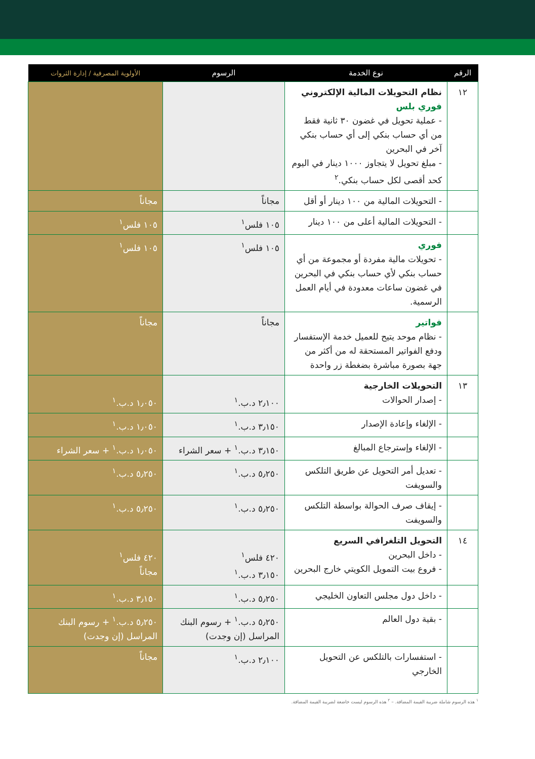| الرقم | نوع الخدمة | الرسوم | الأولوية المصرفية / إدارة الثروات |
| --- | --- | --- | --- |
| ١٢ | نظام التحويلات المالية الإلكتروني فوري بلس - عملية تحويل في غضون ٣٠ ثانية فقط من أي حساب بنكي إلى أي حساب بنكي آخر في البحرين - مبلغ تحويل لا يتجاوز ١٠٠٠ دينار في اليوم كحد أقصى لكل حساب بنكي.<sup>٢</sup> | | |
| | - التحويلات المالية من ١٠٠ دينار أو أقل | مجاناً | مجاناً |
| | - التحويلات المالية أعلى من ١٠٠ دينار | ١٠٥ فلس<sup>١</sup> | ١٠٥ فلس<sup>١</sup> |
| | فوري - تحويلات مالية مفردة أو مجموعة من أي حساب بنكي لأي حساب بنكي في البحرين في غضون ساعات معدودة في أيام العمل الرسمية. | ١٠٥ فلس<sup>١</sup> | ١٠٥ فلس<sup>١</sup> |
| | فواتير - نظام موحد يتيح للعميل خدمة الإستفسار ودفع الفواتير المستحقة له من أكثر من جهة بصورة مباشرة بضغطة زر واحدة | مجاناً | مجاناً |
| ١٣ | التحويلات الخارجية - إصدار الحوالات | ٢٫١٠٠ د.ب.<sup>١</sup> | ١٫٠٥٠ د.ب.<sup>١</sup> |
| | - الإلغاء وإعادة الإصدار | ٣٫١٥٠ د.ب.<sup>١</sup> | ١٫٠٥٠ د.ب.<sup>١</sup> |
| | - الإلغاء وإسترجاع المبالغ | ٣٫١٥٠ د.ب.<sup>١</sup> + سعر الشراء | ١٫٠٥٠ د.ب.<sup>١</sup> + سعر الشراء |
| | - تعديل أمر التحويل عن طريق التلكس والسويفت | ٥٫٢٥٠ د.ب.<sup>١</sup> | ٥٫٢٥٠ د.ب.<sup>١</sup> |
| | - إيقاف صرف الحوالة بواسطة التلكس والسويفت | ٥٫٢٥٠ د.ب.<sup>١</sup> | ٥٫٢٥٠ د.ب.<sup>١</sup> |
| ١٤ | التحويل التلغرافي السريع - داخل البحرين - فروع بيت التمويل الكويتي خارج البحرين | ٤٢٠ فلس<sup>١</sup> ٣٫١٥٠ د.ب.<sup>١</sup> | ٤٢٠ فلس<sup>١</sup> مجاناً |
| | - داخل دول مجلس التعاون الخليجي | ٥٫٢٥٠ د.ب.<sup>١</sup> | ٣٫١٥٠ د.ب.<sup>١</sup> |
| | - بقية دول العالم | ٥٫٢٥٠ د.ب.<sup>١</sup> + رسوم البنك المراسل (إن وجدت) | ٥٫٢٥٠ د.ب.<sup>١</sup> + رسوم البنك المراسل (إن وجدت) |
| | - استفسارات بالتلكس عن التحويل الخارجي | ٢٫١٠٠ د.ب.<sup>١</sup> | مجاناً |
<sup>١</sup> هذه الرسوم شاملة ضريبة القيمة المضافة. – <sup>٢</sup> هذه الرسوم ليست خاضعة لضريبة القيمة المضافة.